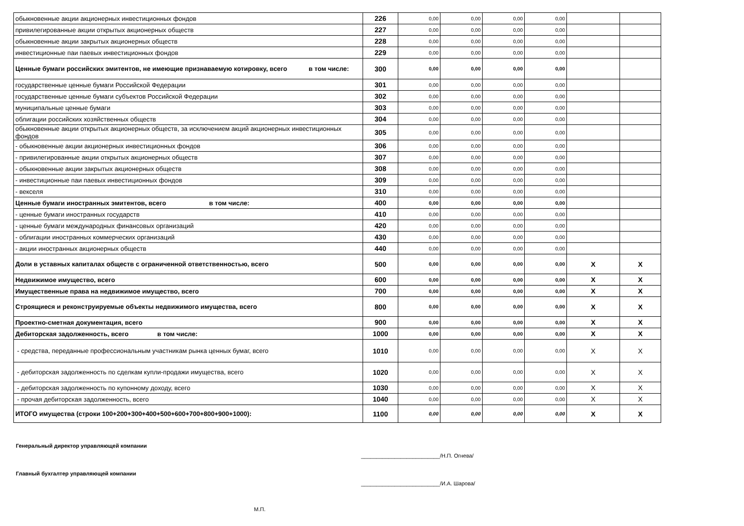| обыкновенные акции акционерных инвестиционных фондов | 226 | 0,00 | 0,00 | 0,00 | 0,00 | | |
| привилегированные акции открытых акционерных обществ | 227 | 0,00 | 0,00 | 0,00 | 0,00 | | |
| обыкновенные акции закрытых акционерных обществ | 228 | 0,00 | 0,00 | 0,00 | 0,00 | | |
| инвестиционные паи паевых инвестиционных фондов | 229 | 0,00 | 0,00 | 0,00 | 0,00 | | |
| Ценные бумаги российских эмитентов, не имеющие признаваемую котировку, всего в том числе: | 300 | 0,00 | 0,00 | 0,00 | 0,00 | | |
| государственные ценные бумаги Российской Федерации | 301 | 0,00 | 0,00 | 0,00 | 0,00 | | |
| государственные ценные бумаги субъектов Российской Федерации | 302 | 0,00 | 0,00 | 0,00 | 0,00 | | |
| муниципальные ценные бумаги | 303 | 0,00 | 0,00 | 0,00 | 0,00 | | |
| облигации российских хозяйственных обществ | 304 | 0,00 | 0,00 | 0,00 | 0,00 | | |
| обыкновенные акции открытых акционерных обществ, за исключением акций акционерных инвестиционных фондов | 305 | 0,00 | 0,00 | 0,00 | 0,00 | | |
| - обыкновенные акции акционерных инвестиционных фондов | 306 | 0,00 | 0,00 | 0,00 | 0,00 | | |
| - привилегированные акции открытых акционерных обществ | 307 | 0,00 | 0,00 | 0,00 | 0,00 | | |
| - обыкновенные акции закрытых акционерных обществ | 308 | 0,00 | 0,00 | 0,00 | 0,00 | | |
| - инвестиционные паи паевых инвестиционных фондов | 309 | 0,00 | 0,00 | 0,00 | 0,00 | | |
| - векселя | 310 | 0,00 | 0,00 | 0,00 | 0,00 | | |
| Ценные бумаги иностранных эмитентов, всего в том числе: | 400 | 0,00 | 0,00 | 0,00 | 0,00 | | |
| - ценные бумаги иностранных государств | 410 | 0,00 | 0,00 | 0,00 | 0,00 | | |
| - ценные бумаги международных финансовых организаций | 420 | 0,00 | 0,00 | 0,00 | 0,00 | | |
| - облигации иностранных коммерческих организаций | 430 | 0,00 | 0,00 | 0,00 | 0,00 | | |
| - акции иностранных акционерных обществ | 440 | 0,00 | 0,00 | 0,00 | 0,00 | | |
| Доли в уставных капиталах обществ с ограниченной ответственностью, всего | 500 | 0,00 | 0,00 | 0,00 | 0,00 | X | X |
| Недвижимое имущество, всего | 600 | 0,00 | 0,00 | 0,00 | 0,00 | X | X |
| Имущественные права на недвижимое имущество, всего | 700 | 0,00 | 0,00 | 0,00 | 0,00 | X | X |
| Строящиеся и реконструируемые объекты недвижимого имущества, всего | 800 | 0,00 | 0,00 | 0,00 | 0,00 | X | X |
| Проектно-сметная документация, всего | 900 | 0,00 | 0,00 | 0,00 | 0,00 | X | X |
| Дебиторская задолженность, всего в том числе: | 1000 | 0,00 | 0,00 | 0,00 | 0,00 | X | X |
| - средства, переданные профессиональным участникам рынка ценных бумаг, всего | 1010 | 0,00 | 0,00 | 0,00 | 0,00 | X | X |
| - дебиторская задолженность по сделкам купли-продажи имущества, всего | 1020 | 0,00 | 0,00 | 0,00 | 0,00 | X | X |
| - дебиторская задолженность по купонному доходу, всего | 1030 | 0,00 | 0,00 | 0,00 | 0,00 | X | X |
| - прочая дебиторская задолженность, всего | 1040 | 0,00 | 0,00 | 0,00 | 0,00 | X | X |
| ИТОГО имущества (строки 100+200+300+400+500+600+700+800+900+1000): | 1100 | 0,00 | 0,00 | 0,00 | 0,00 | X | X |
Генеральный директор управляющей компании
__________________________/Н.П. Огнева/
Главный бухгалтер управляющей компании
__________________________/И.А. Шарова/
М.П.